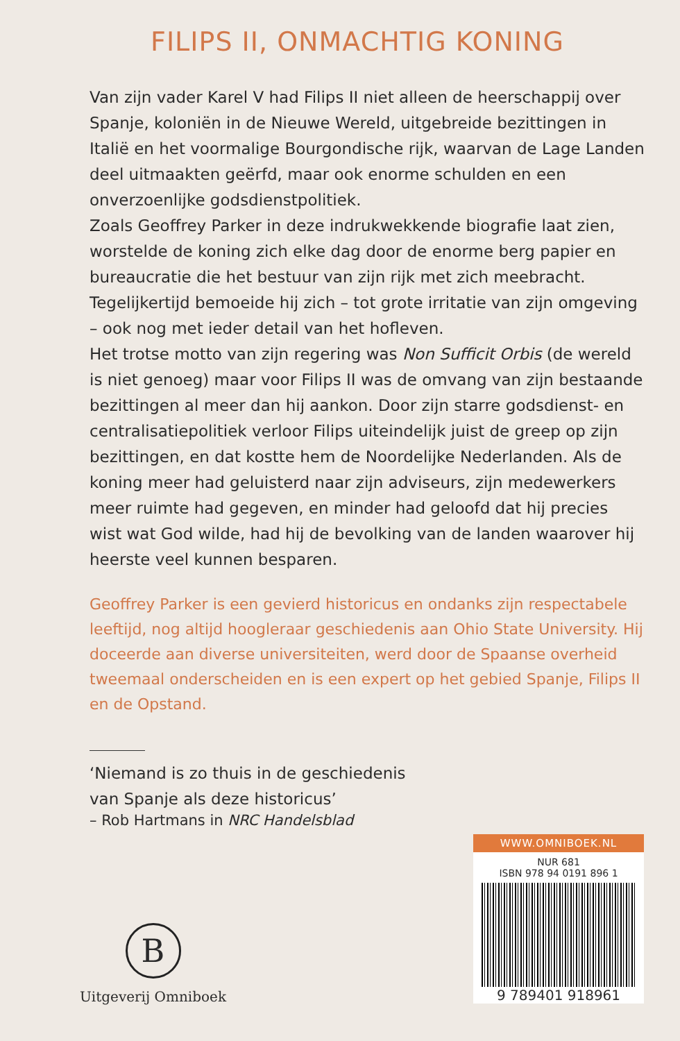FILIPS II, ONMACHTIG KONING
Van zijn vader Karel V had Filips II niet alleen de heerschappij over Spanje, koloniën in de Nieuwe Wereld, uitgebreide bezittingen in Italië en het voormalige Bourgondische rijk, waarvan de Lage Landen deel uitmaakten geërfd, maar ook enorme schulden en een onverzoenlijke godsdienstpolitiek.
Zoals Geoffrey Parker in deze indrukwekkende biografie laat zien, worstelde de koning zich elke dag door de enorme berg papier en bureaucratie die het bestuur van zijn rijk met zich meebracht. Tegelijkertijd bemoeide hij zich – tot grote irritatie van zijn omgeving – ook nog met ieder detail van het hofleven.
Het trotse motto van zijn regering was Non Sufficit Orbis (de wereld is niet genoeg) maar voor Filips II was de omvang van zijn bestaande bezittingen al meer dan hij aankon. Door zijn starre godsdienst- en centralisatiepolitiek verloor Filips uiteindelijk juist de greep op zijn bezittingen, en dat kostte hem de Noordelijke Nederlanden. Als de koning meer had geluisterd naar zijn adviseurs, zijn medewerkers meer ruimte had gegeven, en minder had geloofd dat hij precies wist wat God wilde, had hij de bevolking van de landen waarover hij heerste veel kunnen besparen.
Geoffrey Parker is een gevierd historicus en ondanks zijn respectabele leeftijd, nog altijd hoogleraar geschiedenis aan Ohio State University. Hij doceerde aan diverse universiteiten, werd door de Spaanse overheid tweemaal onderscheiden en is een expert op het gebied Spanje, Filips II en de Opstand.
‘Niemand is zo thuis in de geschiedenis
van Spanje als deze historicus’
– Rob Hartmans in NRC Handelsblad
B
Uitgeverij Omniboek
WWW.OMNIBOEK.NL
NUR 681
ISBN 978 94 0191 896 1
9 789401 918961